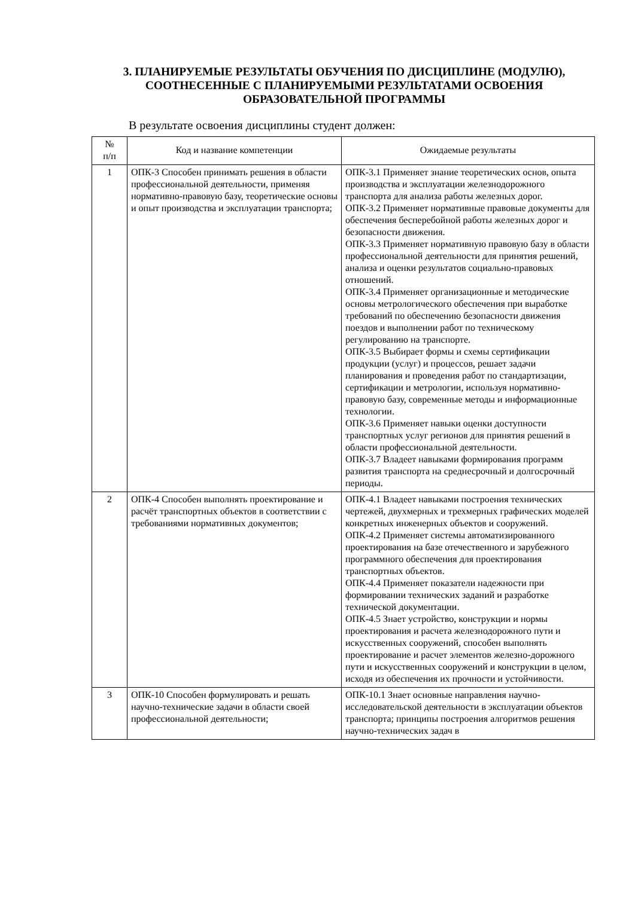3. ПЛАНИРУЕМЫЕ РЕЗУЛЬТАТЫ ОБУЧЕНИЯ ПО ДИСЦИПЛИНЕ (МОДУЛЮ), СООТНЕСЕННЫЕ С ПЛАНИРУЕМЫМИ РЕЗУЛЬТАТАМИ ОСВОЕНИЯ ОБРАЗОВАТЕЛЬНОЙ ПРОГРАММЫ
В результате освоения дисциплины студент должен:
| № п/п | Код и название компетенции | Ожидаемые результаты |
| --- | --- | --- |
| 1 | ОПК-3 Способен принимать решения в области профессиональной деятельности, применяя нормативно-правовую базу, теоретические основы и опыт производства и эксплуатации транспорта; | ОПК-3.1 Применяет знание теоретических основ, опыта производства и эксплуатации железнодорожного транспорта для анализа работы железных дорог. ОПК-3.2 Применяет нормативные правовые документы для обеспечения бесперебойной работы железных дорог и безопасности движения. ОПК-3.3 Применяет нормативную правовую базу в области профессиональной деятельности для принятия решений, анализа и оценки результатов социально-правовых отношений. ОПК-3.4 Применяет организационные и методические основы метрологического обеспечения при выработке требований по обеспечению безопасности движения поездов и выполнении работ по техническому регулированию на транспорте. ОПК-3.5 Выбирает формы и схемы сертификации продукции (услуг) и процессов, решает задачи планирования и проведения работ по стандартизации, сертификации и метрологии, используя нормативно-правовую базу, современные методы и информационные технологии. ОПК-3.6 Применяет навыки оценки доступности транспортных услуг регионов для принятия решений в области профессиональной деятельности. ОПК-3.7 Владеет навыками формирования программ развития транспорта на среднесрочный и долгосрочный периоды. |
| 2 | ОПК-4 Способен выполнять проектирование и расчёт транспортных объектов в соответствии с требованиями нормативных документов; | ОПК-4.1 Владеет навыками построения технических чертежей, двухмерных и трехмерных графических моделей конкретных инженерных объектов и сооружений. ОПК-4.2 Применяет системы автоматизированного проектирования на базе отечественного и зарубежного программного обеспечения для проектирования транспортных объектов. ОПК-4.4 Применяет показатели надежности при формировании технических заданий и разработке технической документации. ОПК-4.5 Знает устройство, конструкции и нормы проектирования и расчета железнодорожного пути и искусственных сооружений, способен выполнять проектирование и расчет элементов железно-дорожного пути и искусственных сооружений и конструкции в целом, исходя из обеспечения их прочности и устойчивости. |
| 3 | ОПК-10 Способен формулировать и решать научно-технические задачи в области своей профессиональной деятельности; | ОПК-10.1 Знает основные направления научно-исследовательской деятельности в эксплуатации объектов транспорта; принципы построения алгоритмов решения научно-технических задач в |